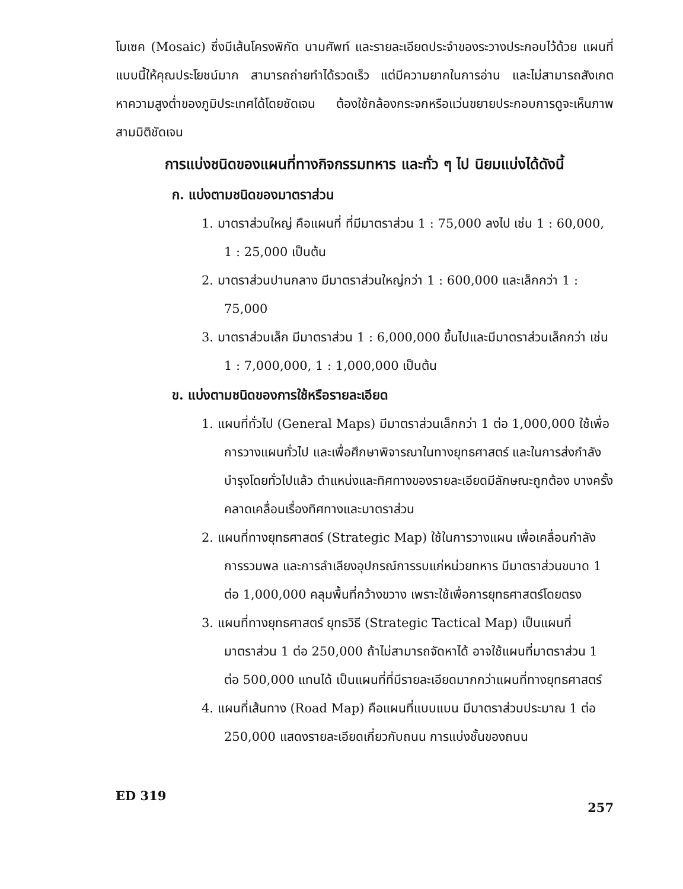โมเซค (Mosaic) ซึ่งมีเส้นโครงพิกัด นามศัพท์ และรายละเอียดประจำของระวางประกอบไว้ด้วย แผนที่แบบนี้ให้คุณประโยชน์มาก สามารถถ่ายทำได้รวดเร็ว แต่มีความยากในการอ่าน และไม่สามารถสังเกตหาความสูงต่ำของภูมิประเทศได้โดยชัดเจน ต้องใช้กล้องกระจกหรือแว่นขยายประกอบการดูจะเห็นภาพสามมิติชัดเจน
การแบ่งชนิดของแผนที่ทางกิจกรรมทหาร และทั่ว ๆ ไป นิยมแบ่งได้ดังนี้
ก. แบ่งตามชนิดของมาตราส่วน
1. มาตราส่วนใหญ่ คือแผนที่ ที่มีมาตราส่วน 1 : 75,000 ลงไป เช่น 1 : 60,000, 1 : 25,000 เป็นต้น
2. มาตราส่วนปานกลาง มีมาตราส่วนใหญ่กว่า 1 : 600,000 และเล็กกว่า 1 : 75,000
3. มาตราส่วนเล็ก มีมาตราส่วน 1 : 6,000,000 ขึ้นไปและมีมาตราส่วนเล็กกว่า เช่น 1 : 7,000,000, 1 : 1,000,000 เป็นต้น
ข. แบ่งตามชนิดของการใช้หรือรายละเอียด
1. แผนที่ทั่วไป (General Maps) มีมาตราส่วนเล็กกว่า 1 ต่อ 1,000,000 ใช้เพื่อการวางแผนทั่วไป และเพื่อศึกษาพิจารณาในทางยุทธศาสตร์ และในการส่งกำลังบำรุงโดยทั่วไปแล้ว ตำแหน่งและทิศทางของรายละเอียดมีลักษณะถูกต้อง บางครั้งคลาดเคลื่อนเรื่องทิศทางและมาตราส่วน
2. แผนที่ทางยุทธศาสตร์ (Strategic Map) ใช้ในการวางแผน เพื่อเคลื่อนกำลังการรวมพล และการลำเลียงอุปกรณ์การรบแก่หน่วยทหาร มีมาตราส่วนขนาด 1 ต่อ 1,000,000 คลุมพื้นที่กว้างขวาง เพราะใช้เพื่อการยุทธศาสตร์โดยตรง
3. แผนที่ทางยุทธศาสตร์ ยุทธวิธี (Strategic Tactical Map) เป็นแผนที่มาตราส่วน 1 ต่อ 250,000 ถ้าไม่สามารถจัดหาได้ อาจใช้แผนที่มาตราส่วน 1 ต่อ 500,000 แทนได้ เป็นแผนที่ที่มีรายละเอียดมากกว่าแผนที่ทางยุทธศาสตร์
4. แผนที่เส้นทาง (Road Map) คือแผนที่แบบแบน มีมาตราส่วนประมาณ 1 ต่อ 250,000 แสดงรายละเอียดเกี่ยวกับถนน การแบ่งชั้นของถนน
ED 319 257